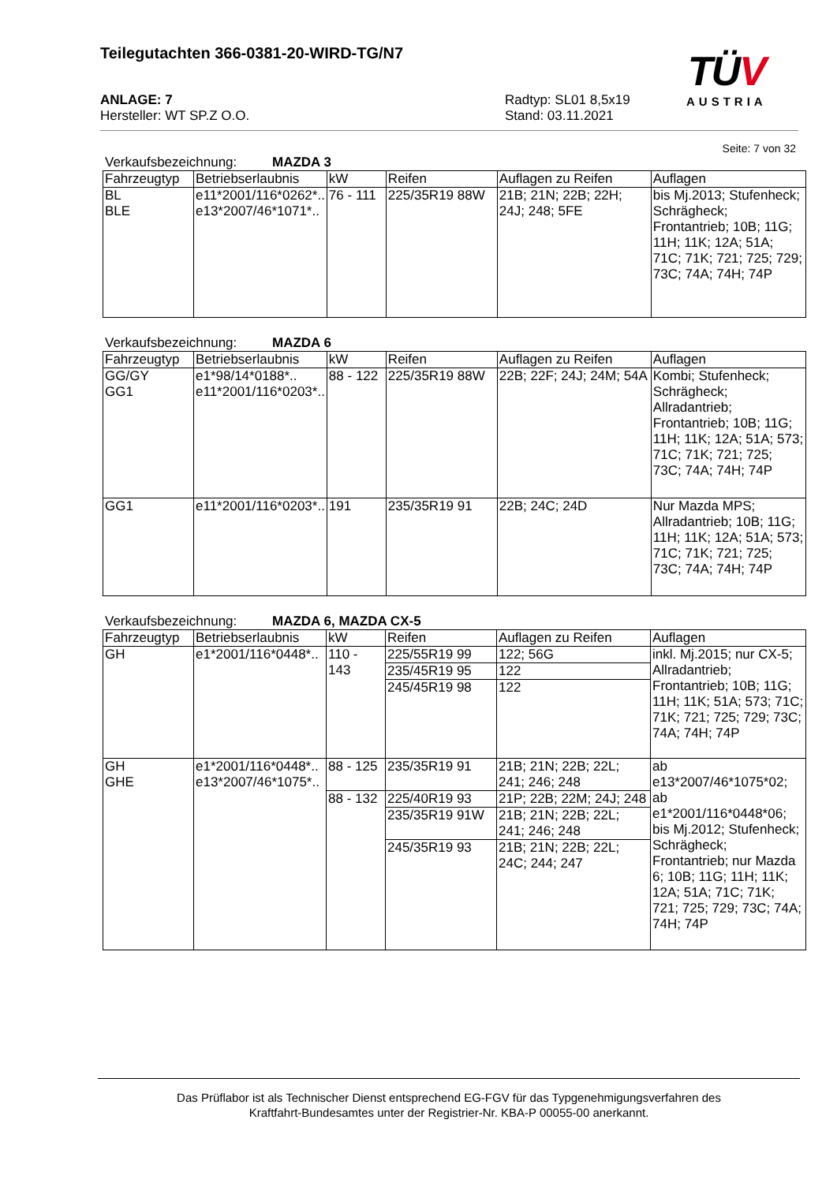Teilegutachten 366-0381-20-WIRD-TG/N7
ANLAGE: 7 Radtyp: SL01 8,5x19
Hersteller: WT SP.Z O.O. Stand: 03.11.2021
TÜV
AUSTRIA
Seite: 7 von 32
Verkaufsbezeichnung: MAZDA 3
| Fahrzeugtyp | Betriebserlaubnis | kW | Reifen | Auflagen zu Reifen | Auflagen |
| --- | --- | --- | --- | --- | --- |
| BL BLE | e11*2001/116*0262*.. e13*2007/46*1071*.. | 76 - 111 | 225/35R19 88W | 21B; 21N; 22B; 22H; 24J; 248; 5FE | bis Mj.2013; Stufenheck; Schrägheck; Frontantrieb; 10B; 11G; 11H; 11K; 12A; 51A; 71C; 71K; 721; 725; 729; 73C; 74A; 74H; 74P |
Verkaufsbezeichnung: MAZDA 6
| Fahrzeugtyp | Betriebserlaubnis | kW | Reifen | Auflagen zu Reifen | Auflagen |
| --- | --- | --- | --- | --- | --- |
| GG/GY GG1 | e1*98/14*0188*.. e11*2001/116*0203*.. | 88 - 122 | 225/35R19 88W | 22B; 22F; 24J; 24M; 54A | Kombi; Stufenheck; Schrägheck; Allradantrieb; Frontantrieb; 10B; 11G; 11H; 11K; 12A; 51A; 573; 71C; 71K; 721; 725; 73C; 74A; 74H; 74P |
| GG1 | e11*2001/116*0203*.. | 191 | 235/35R19 91 | 22B; 24C; 24D | Nur Mazda MPS; Allradantrieb; 10B; 11G; 11H; 11K; 12A; 51A; 573; 71C; 71K; 721; 725; 73C; 74A; 74H; 74P |
Verkaufsbezeichnung: MAZDA 6, MAZDA CX-5
| Fahrzeugtyp | Betriebserlaubnis | kW | Reifen | Auflagen zu Reifen | Auflagen |
| --- | --- | --- | --- | --- | --- |
| GH | e1*2001/116*0448*.. | 110 - 143 | 225/55R19 99 | 122; 56G | inkl. Mj.2015; nur CX-5; Allradantrieb; Frontantrieb; 10B; 11G; 11H; 11K; 51A; 573; 71C; 71K; 721; 725; 729; 73C; 74A; 74H; 74P |
| | | | 235/45R19 95 | 122 | |
| | | | 245/45R19 98 | 122 | |
| GH GHE | e1*2001/116*0448*.. e13*2007/46*1075*.. | 88 - 125 | 235/35R19 91 | 21B; 21N; 22B; 22L; 241; 246; 248 | ab e13*2007/46*1075*02; ab e1*2001/116*0448*06; bis Mj.2012; Stufenheck; Schrägheck; Frontantrieb; nur Mazda 6; 10B; 11G; 11H; 11K; 12A; 51A; 71C; 71K; 721; 725; 729; 73C; 74A; 74H; 74P |
| | | 88 - 132 | 225/40R19 93 | 21P; 22B; 22M; 24J; 248 | |
| | | | 235/35R19 91W | 21B; 21N; 22B; 22L; 241; 246; 248 | |
| | | | 245/35R19 93 | 21B; 21N; 22B; 22L; 24C; 244; 247 | |
Das Prüflabor ist als Technischer Dienst entsprechend EG-FGV für das Typgenehmigungsverfahren des
Kraftfahrt-Bundesamtes unter der Registrier-Nr. KBA-P 00055-00 anerkannt.